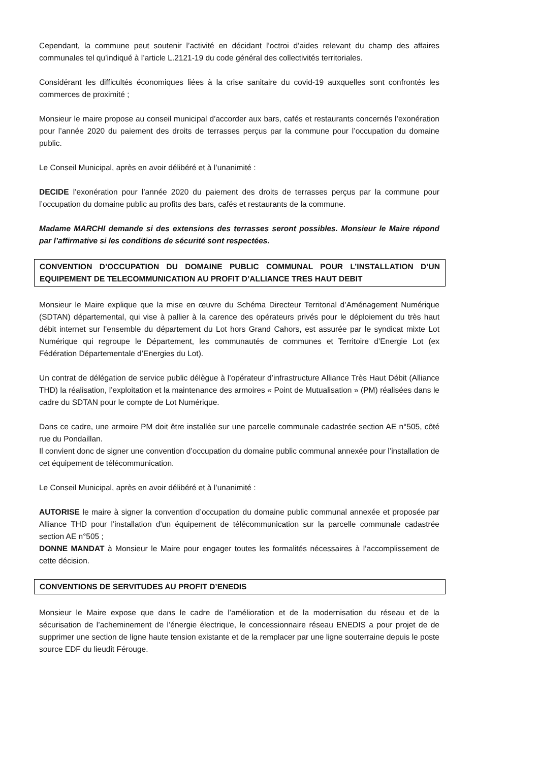Cependant, la commune peut soutenir l’activité en décidant l’octroi d’aides relevant du champ des affaires communales tel qu’indiqué à l’article L.2121-19 du code général des collectivités territoriales.
Considérant les difficultés économiques liées à la crise sanitaire du covid-19 auxquelles sont confrontés les commerces de proximité ;
Monsieur le maire propose au conseil municipal d’accorder aux bars, cafés et restaurants concernés l’exonération pour l’année 2020 du paiement des droits de terrasses perçus par la commune pour l’occupation du domaine public.
Le Conseil Municipal, après en avoir délibéré et à l’unanimité :
DECIDE l’exonération pour l’année 2020 du paiement des droits de terrasses perçus par la commune pour l’occupation du domaine public au profits des bars, cafés et restaurants de la commune.
Madame MARCHI demande si des extensions des terrasses seront possibles. Monsieur le Maire répond par l’affirmative si les conditions de sécurité sont respectées.
CONVENTION D’OCCUPATION DU DOMAINE PUBLIC COMMUNAL POUR L’INSTALLATION D’UN EQUIPEMENT DE TELECOMMUNICATION AU PROFIT D’ALLIANCE TRES HAUT DEBIT
Monsieur le Maire explique que la mise en œuvre du Schéma Directeur Territorial d’Aménagement Numérique (SDTAN) départemental, qui vise à pallier à la carence des opérateurs privés pour le déploiement du très haut débit internet sur l’ensemble du département du Lot hors Grand Cahors, est assurée par le syndicat mixte Lot Numérique qui regroupe le Département, les communautés de communes et Territoire d’Energie Lot (ex Fédération Départementale d’Energies du Lot).
Un contrat de délégation de service public délègue à l’opérateur d’infrastructure Alliance Très Haut Débit (Alliance THD) la réalisation, l’exploitation et la maintenance des armoires « Point de Mutualisation » (PM) réalisées dans le cadre du SDTAN pour le compte de Lot Numérique.
Dans ce cadre, une armoire PM doit être installée sur une parcelle communale cadastrée section AE n°505, côté rue du Pondaillan.
Il convient donc de signer une convention d’occupation du domaine public communal annexée pour l’installation de cet équipement de télécommunication.
Le Conseil Municipal, après en avoir délibéré et à l’unanimité :
AUTORISE le maire à signer la convention d’occupation du domaine public communal annexée et proposée par Alliance THD pour l’installation d’un équipement de télécommunication sur la parcelle communale cadastrée section AE n°505 ;
DONNE MANDAT à Monsieur le Maire pour engager toutes les formalités nécessaires à l’accomplissement de cette décision.
CONVENTIONS DE SERVITUDES AU PROFIT D’ENEDIS
Monsieur le Maire expose que dans le cadre de l’amélioration et de la modernisation du réseau et de la sécurisation de l’acheminement de l’énergie électrique, le concessionnaire réseau ENEDIS a pour projet de de supprimer une section de ligne haute tension existante et de la remplacer par une ligne souterraine depuis le poste source EDF du lieudit Férouge.